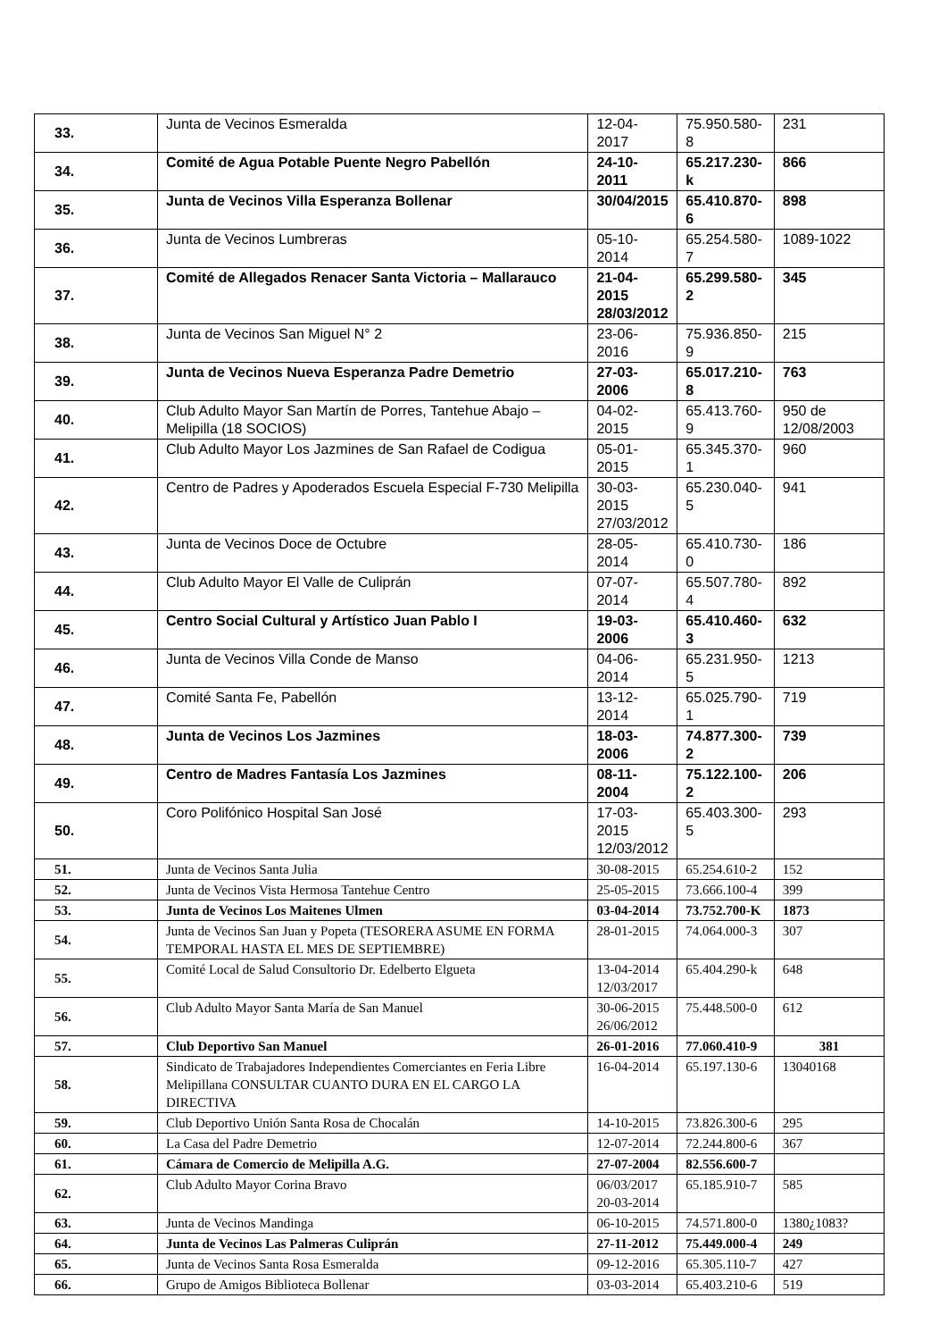| 33. | Junta de Vecinos Esmeralda | 12-04-2017 | 75.950.580-8 | 231 |
| 34. | Comité de Agua Potable Puente Negro Pabellón | 24-10-2011 | 65.217.230-k | 866 |
| 35. | Junta de Vecinos Villa Esperanza Bollenar | 30/04/2015 | 65.410.870-6 | 898 |
| 36. | Junta de Vecinos Lumbreras | 05-10-2014 | 65.254.580-7 | 1089-1022 |
| 37. | Comité de Allegados Renacer Santa Victoria – Mallarauco | 21-04-2015 28/03/2012 | 65.299.580-2 | 345 |
| 38. | Junta de Vecinos San Miguel N° 2 | 23-06-2016 | 75.936.850-9 | 215 |
| 39. | Junta de Vecinos Nueva Esperanza Padre Demetrio | 27-03-2006 | 65.017.210-8 | 763 |
| 40. | Club Adulto Mayor San Martín de Porres, Tantehue Abajo – Melipilla (18 SOCIOS) | 04-02-2015 | 65.413.760-9 | 950 de 12/08/2003 |
| 41. | Club Adulto Mayor Los Jazmines de San Rafael de Codigua | 05-01-2015 | 65.345.370-1 | 960 |
| 42. | Centro de Padres y Apoderados Escuela Especial F-730 Melipilla | 30-03-2015 27/03/2012 | 65.230.040-5 | 941 |
| 43. | Junta de Vecinos Doce de Octubre | 28-05-2014 | 65.410.730-0 | 186 |
| 44. | Club Adulto Mayor El Valle de Culiprán | 07-07-2014 | 65.507.780-4 | 892 |
| 45. | Centro Social Cultural y Artístico Juan Pablo I | 19-03-2006 | 65.410.460-3 | 632 |
| 46. | Junta de Vecinos Villa Conde de Manso | 04-06-2014 | 65.231.950-5 | 1213 |
| 47. | Comité Santa Fe, Pabellón | 13-12-2014 | 65.025.790-1 | 719 |
| 48. | Junta de Vecinos Los Jazmines | 18-03-2006 | 74.877.300-2 | 739 |
| 49. | Centro de Madres Fantasía Los Jazmines | 08-11-2004 | 75.122.100-2 | 206 |
| 50. | Coro Polifónico Hospital San José | 17-03-2015 12/03/2012 | 65.403.300-5 | 293 |
| 51. | Junta de Vecinos Santa Julia | 30-08-2015 | 65.254.610-2 | 152 |
| 52. | Junta de Vecinos Vista Hermosa Tantehue Centro | 25-05-2015 | 73.666.100-4 | 399 |
| 53. | Junta de Vecinos Los Maitenes Ulmen | 03-04-2014 | 73.752.700-K | 1873 |
| 54. | Junta de Vecinos San Juan y Popeta (TESORERA ASUME EN FORMA TEMPORAL HASTA EL MES DE SEPTIEMBRE) | 28-01-2015 | 74.064.000-3 | 307 |
| 55. | Comité Local de Salud Consultorio Dr. Edelberto Elgueta | 13-04-2014 12/03/2017 | 65.404.290-k | 648 |
| 56. | Club Adulto Mayor Santa María de San Manuel | 30-06-2015 26/06/2012 | 75.448.500-0 | 612 |
| 57. | Club Deportivo San Manuel | 26-01-2016 | 77.060.410-9 | 381 |
| 58. | Sindicato de Trabajadores Independientes Comerciantes en Feria Libre Melipillana CONSULTAR CUANTO DURA EN EL CARGO LA DIRECTIVA | 16-04-2014 | 65.197.130-6 | 13040168 |
| 59. | Club Deportivo Unión Santa Rosa de Chocalán | 14-10-2015 | 73.826.300-6 | 295 |
| 60. | La Casa del Padre Demetrio | 12-07-2014 | 72.244.800-6 | 367 |
| 61. | Cámara de Comercio de Melipilla A.G. | 27-07-2004 | 82.556.600-7 | |
| 62. | Club Adulto Mayor Corina Bravo | 06/03/2017 20-03-2014 | 65.185.910-7 | 585 |
| 63. | Junta de Vecinos Mandinga | 06-10-2015 | 74.571.800-0 | 1380¿1083? |
| 64. | Junta de Vecinos Las Palmeras Culiprán | 27-11-2012 | 75.449.000-4 | 249 |
| 65. | Junta de Vecinos Santa Rosa Esmeralda | 09-12-2016 | 65.305.110-7 | 427 |
| 66. | Grupo de Amigos Biblioteca Bollenar | 03-03-2014 | 65.403.210-6 | 519 |